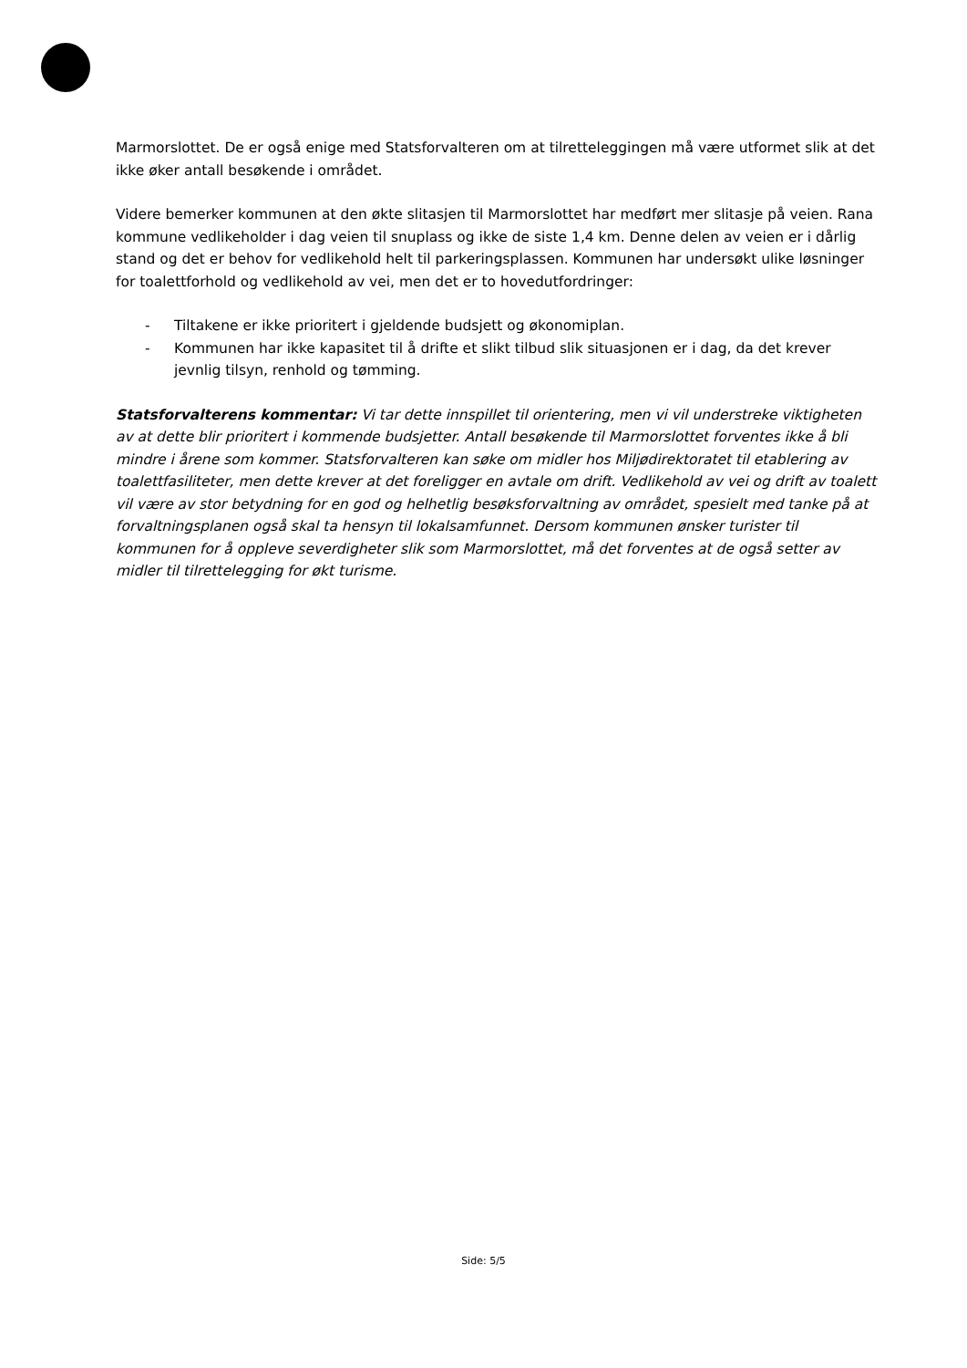Marmorslottet. De er også enige med Statsforvalteren om at tilretteleggingen må være utformet slik at det ikke øker antall besøkende i området.
Videre bemerker kommunen at den økte slitasjen til Marmorslottet har medført mer slitasje på veien. Rana kommune vedlikeholder i dag veien til snuplass og ikke de siste 1,4 km. Denne delen av veien er i dårlig stand og det er behov for vedlikehold helt til parkeringsplassen. Kommunen har undersøkt ulike løsninger for toalettforhold og vedlikehold av vei, men det er to hovedutfordringer:
- Tiltakene er ikke prioritert i gjeldende budsjett og økonomiplan.
- Kommunen har ikke kapasitet til å drifte et slikt tilbud slik situasjonen er i dag, da det krever jevnlig tilsyn, renhold og tømming.
Statsforvalterens kommentar: Vi tar dette innspillet til orientering, men vi vil understreke viktigheten av at dette blir prioritert i kommende budsjetter. Antall besøkende til Marmorslottet forventes ikke å bli mindre i årene som kommer. Statsforvalteren kan søke om midler hos Miljødirektoratet til etablering av toalettfasiliteter, men dette krever at det foreligger en avtale om drift. Vedlikehold av vei og drift av toalett vil være av stor betydning for en god og helhetlig besøksforvaltning av området, spesielt med tanke på at forvaltningsplanen også skal ta hensyn til lokalsamfunnet. Dersom kommunen ønsker turister til kommunen for å oppleve severdigheter slik som Marmorslottet, må det forventes at de også setter av midler til tilrettelegging for økt turisme.
Side: 5/5